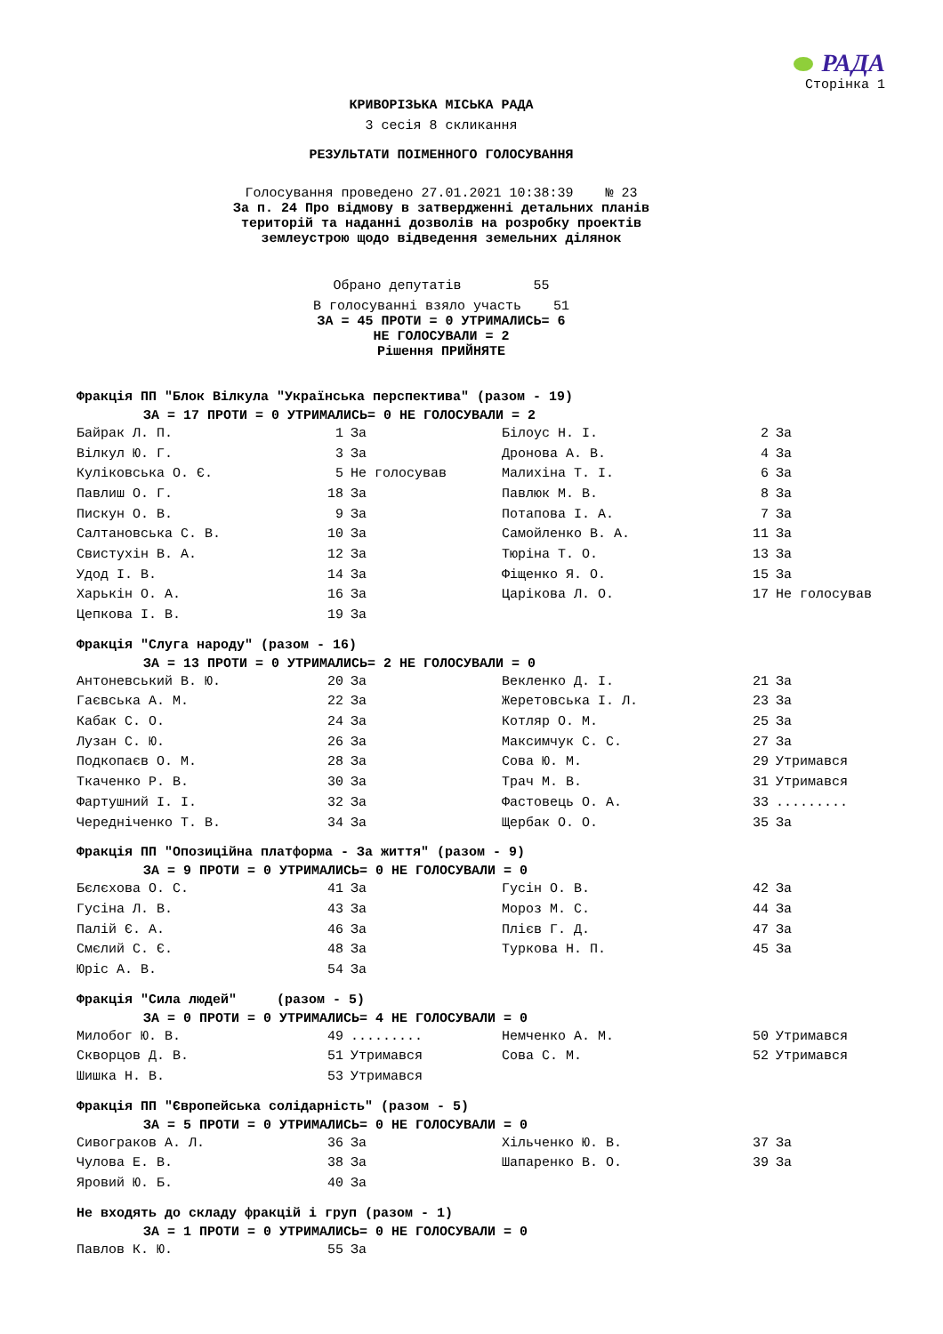РАДА
Сторінка 1
КРИВОРІЗЬКА МІСЬКА РАДА
3 сесія 8 скликання
РЕЗУЛЬТАТИ ПОІМЕННОГО ГОЛОСУВАННЯ
Голосування проведено 27.01.2021 10:38:39 № 23
За п. 24 Про відмову в затвердженні детальних планів
територій та наданні дозволів на розробку проектів
землеустрою щодо відведення земельних ділянок
Обрано депутатів 55
В голосуванні взяло участь 51
ЗА = 45 ПРОТИ = 0 УТРИМАЛИСЬ= 6
НЕ ГОЛОСУВАЛИ = 2
Рішення ПРИЙНЯТЕ
Фракція ПП "Блок Вілкула "Українська перспектива" (разом - 19)
ЗА = 17 ПРОТИ = 0 УТРИМАЛИСЬ= 0 НЕ ГОЛОСУВАЛИ = 2
| Байрак Л. П. | 1 | За | Білоус Н. І. | 2 | За |
| Вілкул Ю. Г. | 3 | За | Дронова А. В. | 4 | За |
| Куліковська О. Є. | 5 | Не голосував | Малихіна Т. І. | 6 | За |
| Павлиш О. Г. | 18 | За | Павлюк М. В. | 8 | За |
| Пискун О. В. | 9 | За | Потапова І. А. | 7 | За |
| Салтановська С. В. | 10 | За | Самойленко В. А. | 11 | За |
| Свистухін В. А. | 12 | За | Тюріна Т. О. | 13 | За |
| Удод І. В. | 14 | За | Фіщенко Я. О. | 15 | За |
| Харькін О. А. | 16 | За | Царікова Л. О. | 17 | Не голосував |
| Цепкова І. В. | 19 | За | | | |
Фракція "Слуга народу" (разом - 16)
ЗА = 13 ПРОТИ = 0 УТРИМАЛИСЬ= 2 НЕ ГОЛОСУВАЛИ = 0
| Антоневський В. Ю. | 20 | За | Векленко Д. І. | 21 | За |
| Гаєвська А. М. | 22 | За | Жеретовська І. Л. | 23 | За |
| Кабак С. О. | 24 | За | Котляр О. М. | 25 | За |
| Лузан С. Ю. | 26 | За | Максимчук С. С. | 27 | За |
| Подкопаєв О. М. | 28 | За | Сова Ю. М. | 29 | Утримався |
| Ткаченко Р. В. | 30 | За | Трач М. В. | 31 | Утримався |
| Фартушний І. І. | 32 | За | Фастовець О. А. | 33 | ......... |
| Чередніченко Т. В. | 34 | За | Щербак О. О. | 35 | За |
Фракція ПП "Опозиційна платформа - За життя" (разом - 9)
ЗА = 9 ПРОТИ = 0 УТРИМАЛИСЬ= 0 НЕ ГОЛОСУВАЛИ = 0
| Бєлєхова О. С. | 41 | За | Гусін О. В. | 42 | За |
| Гусіна Л. В. | 43 | За | Мороз М. С. | 44 | За |
| Палій Є. А. | 46 | За | Плієв Г. Д. | 47 | За |
| Смєлий С. Є. | 48 | За | Туркова Н. П. | 45 | За |
| Юріс А. В. | 54 | За | | | |
Фракція "Сила людей" (разом - 5)
ЗА = 0 ПРОТИ = 0 УТРИМАЛИСЬ= 4 НЕ ГОЛОСУВАЛИ = 0
| Милобог Ю. В. | 49 | ......... | Немченко А. М. | 50 | Утримався |
| Скворцов Д. В. | 51 | Утримався | Сова С. М. | 52 | Утримався |
| Шишка Н. В. | 53 | Утримався | | | |
Фракція ПП "Європейська солідарність" (разом - 5)
ЗА = 5 ПРОТИ = 0 УТРИМАЛИСЬ= 0 НЕ ГОЛОСУВАЛИ = 0
| Сивограков А. Л. | 36 | За | Хільченко Ю. В. | 37 | За |
| Чулова Е. В. | 38 | За | Шапаренко В. О. | 39 | За |
| Яровий Ю. Б. | 40 | За | | | |
Не входять до складу фракцій і груп (разом - 1)
ЗА = 1 ПРОТИ = 0 УТРИМАЛИСЬ= 0 НЕ ГОЛОСУВАЛИ = 0
| Павлов К. Ю. | 55 | За | | | |